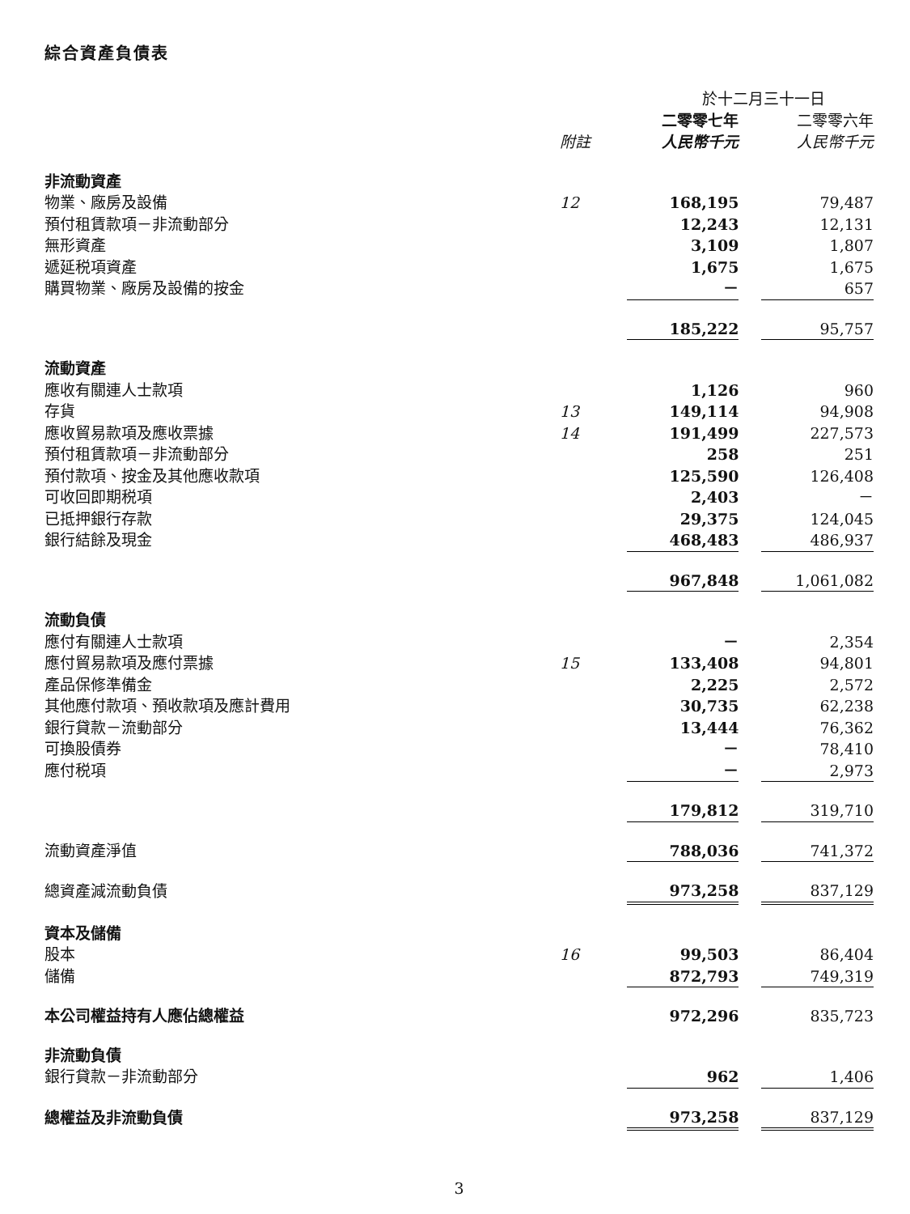綜合資產負債表
| | | 於十二月三十一日 | | |
| | | 二零零七年 | | 二零零六年 |
| | 附註 | 人民幣千元 | | 人民幣千元 |
| 非流動資產 | | | | |
| 物業、廠房及設備 | 12 | 168,195 | | 79,487 |
| 預付租賃款項－非流動部分 | | 12,243 | | 12,131 |
| 無形資產 | | 3,109 | | 1,807 |
| 遞延税項資產 | | 1,675 | | 1,675 |
| 購買物業、廠房及設備的按金 | | － | | 657 |
| | | 185,222 | | 95,757 |
| 流動資產 | | | | |
| 應收有關連人士款項 | | 1,126 | | 960 |
| 存貨 | 13 | 149,114 | | 94,908 |
| 應收貿易款項及應收票據 | 14 | 191,499 | | 227,573 |
| 預付租賃款項－非流動部分 | | 258 | | 251 |
| 預付款項、按金及其他應收款項 | | 125,590 | | 126,408 |
| 可收回即期税項 | | 2,403 | | － |
| 已抵押銀行存款 | | 29,375 | | 124,045 |
| 銀行結餘及現金 | | 468,483 | | 486,937 |
| | | 967,848 | | 1,061,082 |
| 流動負債 | | | | |
| 應付有關連人士款項 | | － | | 2,354 |
| 應付貿易款項及應付票據 | 15 | 133,408 | | 94,801 |
| 產品保修準備金 | | 2,225 | | 2,572 |
| 其他應付款項、預收款項及應計費用 | | 30,735 | | 62,238 |
| 銀行貸款－流動部分 | | 13,444 | | 76,362 |
| 可換股債券 | | － | | 78,410 |
| 應付税項 | | － | | 2,973 |
| | | 179,812 | | 319,710 |
| 流動資產淨值 | | 788,036 | | 741,372 |
| 總資產減流動負債 | | 973,258 | | 837,129 |
| 資本及儲備 | | | | |
| 股本 | 16 | 99,503 | | 86,404 |
| 儲備 | | 872,793 | | 749,319 |
| 本公司權益持有人應佔總權益 | | 972,296 | | 835,723 |
| 非流動負債 | | | | |
| 銀行貸款－非流動部分 | | 962 | | 1,406 |
| 總權益及非流動負債 | | 973,258 | | 837,129 |
3